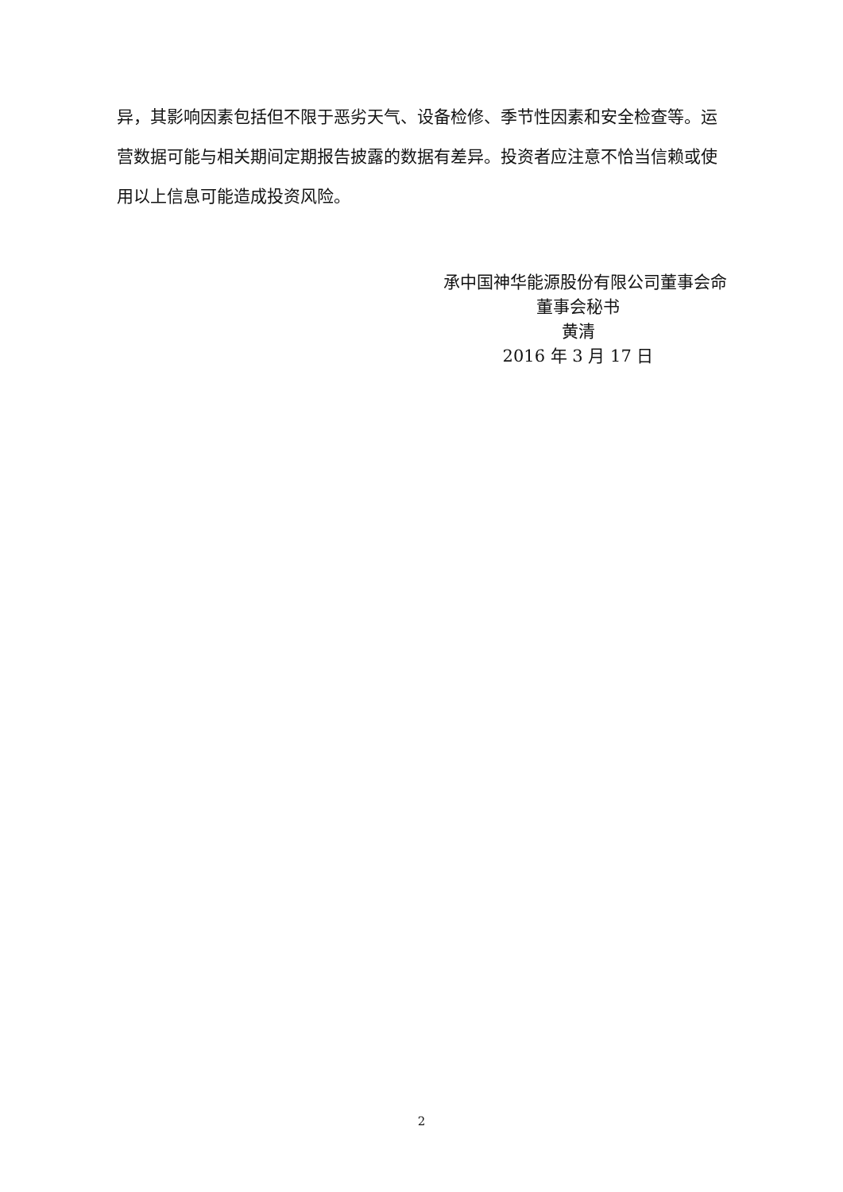异，其影响因素包括但不限于恶劣天气、设备检修、季节性因素和安全检查等。运营数据可能与相关期间定期报告披露的数据有差异。投资者应注意不恰当信赖或使用以上信息可能造成投资风险。
承中国神华能源股份有限公司董事会命
董事会秘书
黄清
2016 年 3 月 17 日
2